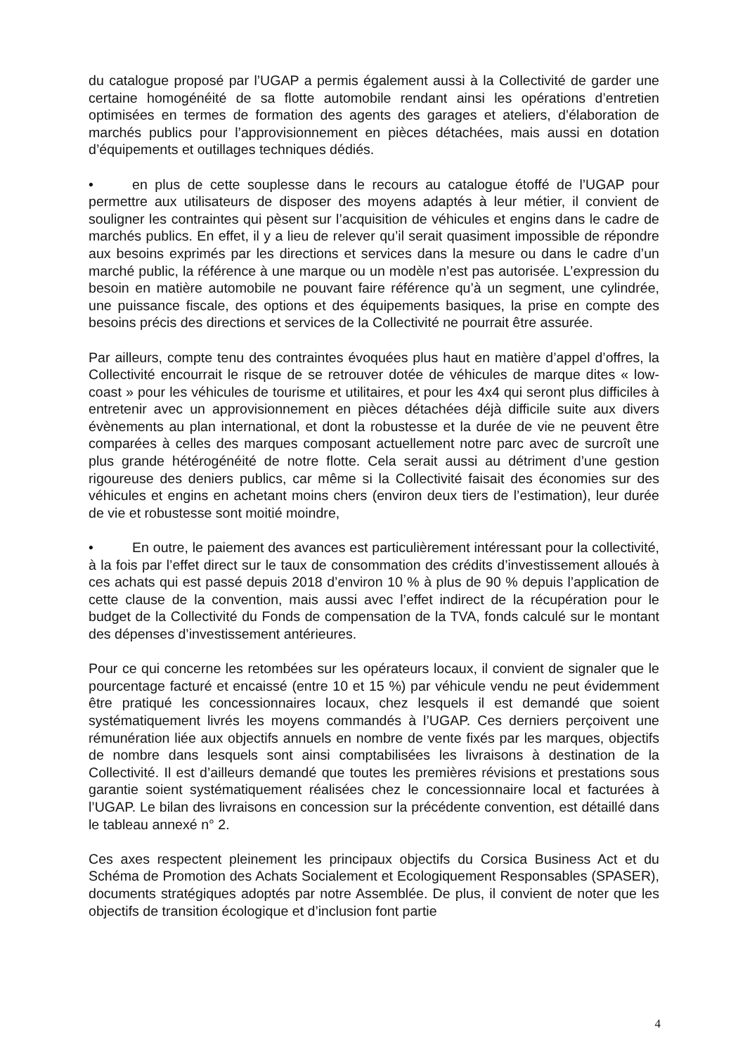du catalogue proposé par l’UGAP a permis également aussi à la Collectivité de garder une certaine homogénéité de sa flotte automobile rendant ainsi les opérations d’entretien optimisées en termes de formation des agents des garages et ateliers, d’élaboration de marchés publics pour l’approvisionnement en pièces détachées, mais aussi en dotation d’équipements et outillages techniques dédiés.
• en plus de cette souplesse dans le recours au catalogue étoffé de l’UGAP pour permettre aux utilisateurs de disposer des moyens adaptés à leur métier, il convient de souligner les contraintes qui pèsent sur l’acquisition de véhicules et engins dans le cadre de marchés publics. En effet, il y a lieu de relever qu’il serait quasiment impossible de répondre aux besoins exprimés par les directions et services dans la mesure ou dans le cadre d’un marché public, la référence à une marque ou un modèle n’est pas autorisée. L’expression du besoin en matière automobile ne pouvant faire référence qu’à un segment, une cylindrée, une puissance fiscale, des options et des équipements basiques, la prise en compte des besoins précis des directions et services de la Collectivité ne pourrait être assurée.
Par ailleurs, compte tenu des contraintes évoquées plus haut en matière d’appel d’offres, la Collectivité encourrait le risque de se retrouver dotée de véhicules de marque dites « low-coast » pour les véhicules de tourisme et utilitaires, et pour les 4x4 qui seront plus difficiles à entretenir avec un approvisionnement en pièces détachées déjà difficile suite aux divers évènements au plan international, et dont la robustesse et la durée de vie ne peuvent être comparées à celles des marques composant actuellement notre parc avec de surcroît une plus grande hétérogénéité de notre flotte. Cela serait aussi au détriment d’une gestion rigoureuse des deniers publics, car même si la Collectivité faisait des économies sur des véhicules et engins en achetant moins chers (environ deux tiers de l’estimation), leur durée de vie et robustesse sont moitié moindre,
• En outre, le paiement des avances est particulièrement intéressant pour la collectivité, à la fois par l’effet direct sur le taux de consommation des crédits d’investissement alloués à ces achats qui est passé depuis 2018 d’environ 10 % à plus de 90 % depuis l’application de cette clause de la convention, mais aussi avec l’effet indirect de la récupération pour le budget de la Collectivité du Fonds de compensation de la TVA, fonds calculé sur le montant des dépenses d’investissement antérieures.
Pour ce qui concerne les retombées sur les opérateurs locaux, il convient de signaler que le pourcentage facturé et encaissé (entre 10 et 15 %) par véhicule vendu ne peut évidemment être pratiqué les concessionnaires locaux, chez lesquels il est demandé que soient systématiquement livrés les moyens commandés à l’UGAP. Ces derniers perçoivent une rémunération liée aux objectifs annuels en nombre de vente fixés par les marques, objectifs de nombre dans lesquels sont ainsi comptabilisées les livraisons à destination de la Collectivité. Il est d’ailleurs demandé que toutes les premières révisions et prestations sous garantie soient systématiquement réalisées chez le concessionnaire local et facturées à l’UGAP. Le bilan des livraisons en concession sur la précédente convention, est détaillé dans le tableau annexé n° 2.
Ces axes respectent pleinement les principaux objectifs du Corsica Business Act et du Schéma de Promotion des Achats Socialement et Ecologiquement Responsables (SPASER), documents stratégiques adoptés par notre Assemblée. De plus, il convient de noter que les objectifs de transition écologique et d’inclusion font partie
4